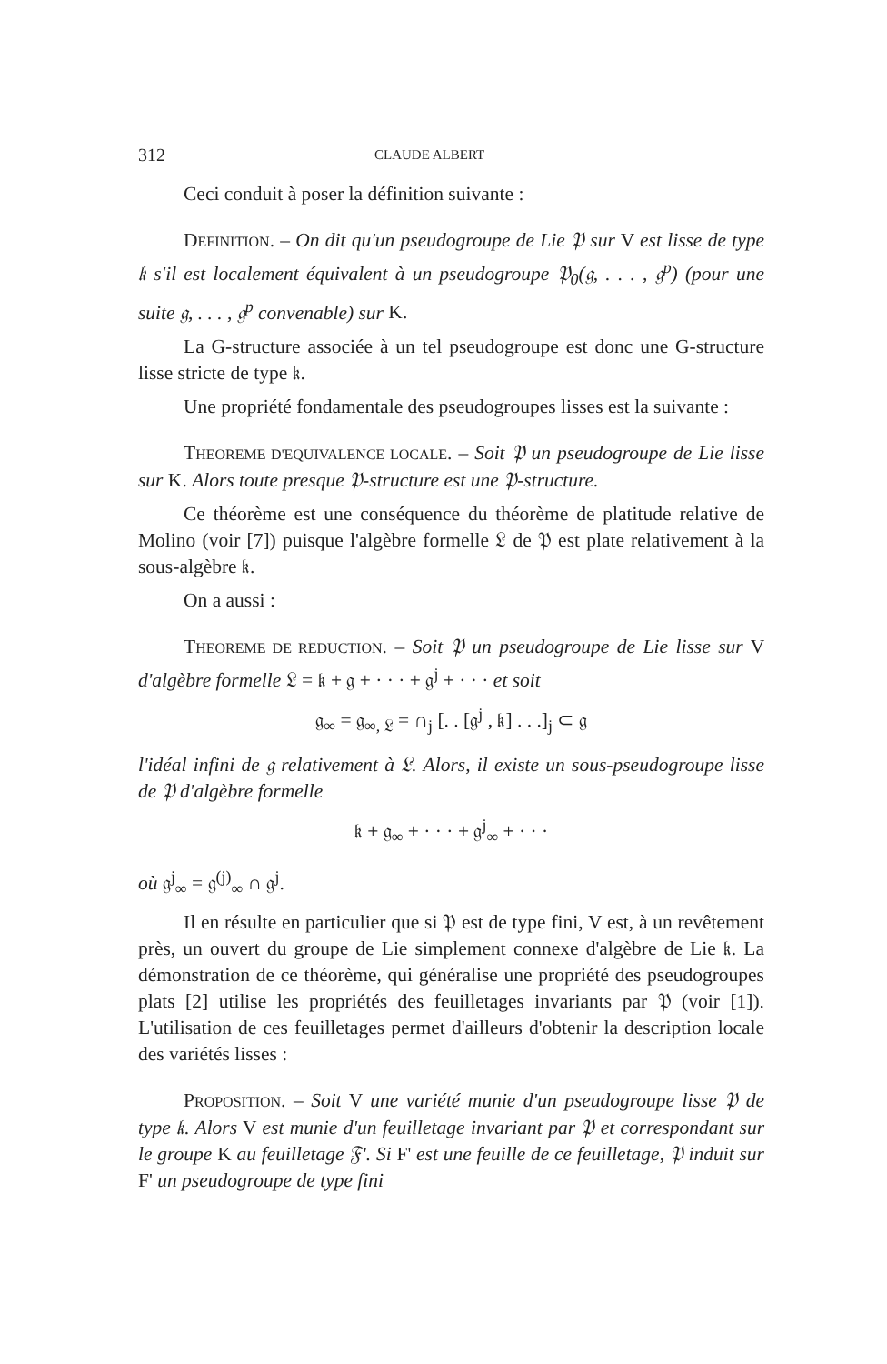312 CLAUDE ALBERT
Ceci conduit à poser la définition suivante :
DEFINITION. – On dit qu'un pseudogroupe de Lie 𝔓 sur V est lisse de type 𝔨 s'il est localement équivalent à un pseudogroupe 𝔓<sub>0</sub>(𝔤, . . . , 𝔤<sup>p</sup>) (pour une suite 𝔤, . . . , 𝔤<sup>p</sup> convenable) sur K.
La G-structure associée à un tel pseudogroupe est donc une G-structure lisse stricte de type 𝔨.
Une propriété fondamentale des pseudogroupes lisses est la suivante :
THEOREME D'EQUIVALENCE LOCALE. – Soit 𝔓 un pseudogroupe de Lie lisse sur K. Alors toute presque 𝔓-structure est une 𝔓-structure.
Ce théorème est une conséquence du théorème de platitude relative de Molino (voir [7]) puisque l'algèbre formelle 𝔏 de 𝔓 est plate relativement à la sous-algèbre 𝔨.
On a aussi :
THEOREME DE REDUCTION. – Soit 𝔓 un pseudogroupe de Lie lisse sur V d'algèbre formelle 𝔏 = 𝔨 + 𝔤 + · · · + 𝔤<sup>j</sup> + · · · et soit
𝔤<sub>∞</sub> = 𝔤<sub>∞, 𝔏</sub> = ∩<sub>j</sub> [. . [𝔤<sup>j</sup> , 𝔨] . . .]<sub>j</sub> ⊂ 𝔤
l'idéal infini de 𝔤 relativement à 𝔏. Alors, il existe un sous-pseudogroupe lisse de 𝔓 d'algèbre formelle
𝔨 + 𝔤<sub>∞</sub> + · · · + 𝔤<sup>j</sup><sub>∞</sub> + · · ·
où 𝔤<sup>j</sup><sub>∞</sub> = 𝔤<sup>(j)</sup><sub>∞</sub> ∩ 𝔤<sup>j</sup>.
Il en résulte en particulier que si 𝔓 est de type fini, V est, à un revêtement près, un ouvert du groupe de Lie simplement connexe d'algèbre de Lie 𝔨. La démonstration de ce théorème, qui généralise une propriété des pseudogroupes plats [2] utilise les propriétés des feuilletages invariants par 𝔓 (voir [1]). L'utilisation de ces feuilletages permet d'ailleurs d'obtenir la description locale des variétés lisses :
PROPOSITION. – Soit V une variété munie d'un pseudogroupe lisse 𝔓 de type 𝔨. Alors V est munie d'un feuilletage invariant par 𝔓 et correspondant sur le groupe K au feuilletage 𝔉'. Si F' est une feuille de ce feuilletage, 𝔓 induit sur F' un pseudogroupe de type fini